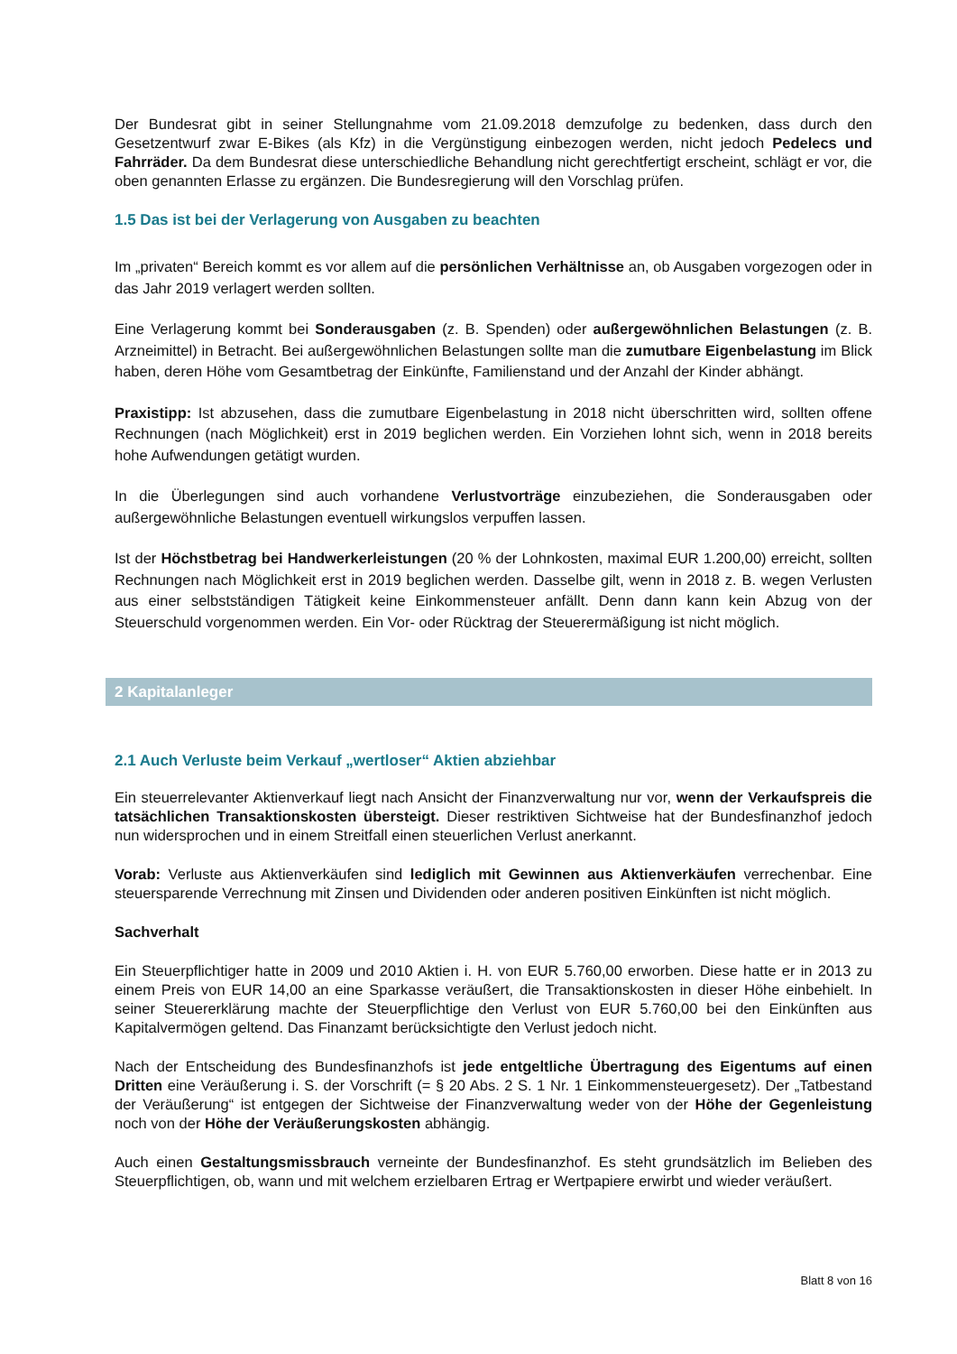Der Bundesrat gibt in seiner Stellungnahme vom 21.09.2018 demzufolge zu bedenken, dass durch den Gesetzentwurf zwar E-Bikes (als Kfz) in die Vergünstigung einbezogen werden, nicht jedoch Pedelecs und Fahrräder. Da dem Bundesrat diese unterschiedliche Behandlung nicht gerechtfertigt erscheint, schlägt er vor, die oben genannten Erlasse zu ergänzen. Die Bundesregierung will den Vorschlag prüfen.
1.5 Das ist bei der Verlagerung von Ausgaben zu beachten
Im „privaten“ Bereich kommt es vor allem auf die persönlichen Verhältnisse an, ob Ausgaben vorgezogen oder in das Jahr 2019 verlagert werden sollten.
Eine Verlagerung kommt bei Sonderausgaben (z. B. Spenden) oder außergewöhnlichen Belastungen (z. B. Arzneimittel) in Betracht. Bei außergewöhnlichen Belastungen sollte man die zumutbare Eigenbelastung im Blick haben, deren Höhe vom Gesamtbetrag der Einkünfte, Familienstand und der Anzahl der Kinder abhängt.
Praxistipp: Ist abzusehen, dass die zumutbare Eigenbelastung in 2018 nicht überschritten wird, sollten offene Rechnungen (nach Möglichkeit) erst in 2019 beglichen werden. Ein Vorziehen lohnt sich, wenn in 2018 bereits hohe Aufwendungen getätigt wurden.
In die Überlegungen sind auch vorhandene Verlustvorträge einzubeziehen, die Sonderausgaben oder außergewöhnliche Belastungen eventuell wirkungslos verpuffen lassen.
Ist der Höchstbetrag bei Handwerkerleistungen (20 % der Lohnkosten, maximal EUR 1.200,00) erreicht, sollten Rechnungen nach Möglichkeit erst in 2019 beglichen werden. Dasselbe gilt, wenn in 2018 z. B. wegen Verlusten aus einer selbstständigen Tätigkeit keine Einkommensteuer anfällt. Denn dann kann kein Abzug von der Steuerschuld vorgenommen werden. Ein Vor- oder Rücktrag der Steuerermäßigung ist nicht möglich.
2 Kapitalanleger
2.1 Auch Verluste beim Verkauf „wertloser“ Aktien abziehbar
Ein steuerrelevanter Aktienverkauf liegt nach Ansicht der Finanzverwaltung nur vor, wenn der Verkaufspreis die tatsächlichen Transaktionskosten übersteigt. Dieser restriktiven Sichtweise hat der Bundesfinanzhof jedoch nun widersprochen und in einem Streitfall einen steuerlichen Verlust anerkannt.
Vorab: Verluste aus Aktienverkäufen sind lediglich mit Gewinnen aus Aktienverkäufen verrechenbar. Eine steuersparende Verrechnung mit Zinsen und Dividenden oder anderen positiven Einkünften ist nicht möglich.
Sachverhalt
Ein Steuerpflichtiger hatte in 2009 und 2010 Aktien i. H. von EUR 5.760,00 erworben. Diese hatte er in 2013 zu einem Preis von EUR 14,00 an eine Sparkasse veräußert, die Transaktionskosten in dieser Höhe einbehielt. In seiner Steuererklärung machte der Steuerpflichtige den Verlust von EUR 5.760,00 bei den Einkünften aus Kapitalvermögen geltend. Das Finanzamt berücksichtigte den Verlust jedoch nicht.
Nach der Entscheidung des Bundesfinanzhofs ist jede entgeltliche Übertragung des Eigentums auf einen Dritten eine Veräußerung i. S. der Vorschrift (= § 20 Abs. 2 S. 1 Nr. 1 Einkommensteuergesetz). Der „Tatbestand der Veräußerung“ ist entgegen der Sichtweise der Finanzverwaltung weder von der Höhe der Gegenleistung noch von der Höhe der Veräußerungskosten abhängig.
Auch einen Gestaltungsmissbrauch verneinte der Bundesfinanzhof. Es steht grundsätzlich im Belieben des Steuerpflichtigen, ob, wann und mit welchem erzielbaren Ertrag er Wertpapiere erwirbt und wieder veräußert.
Blatt 8 von 16